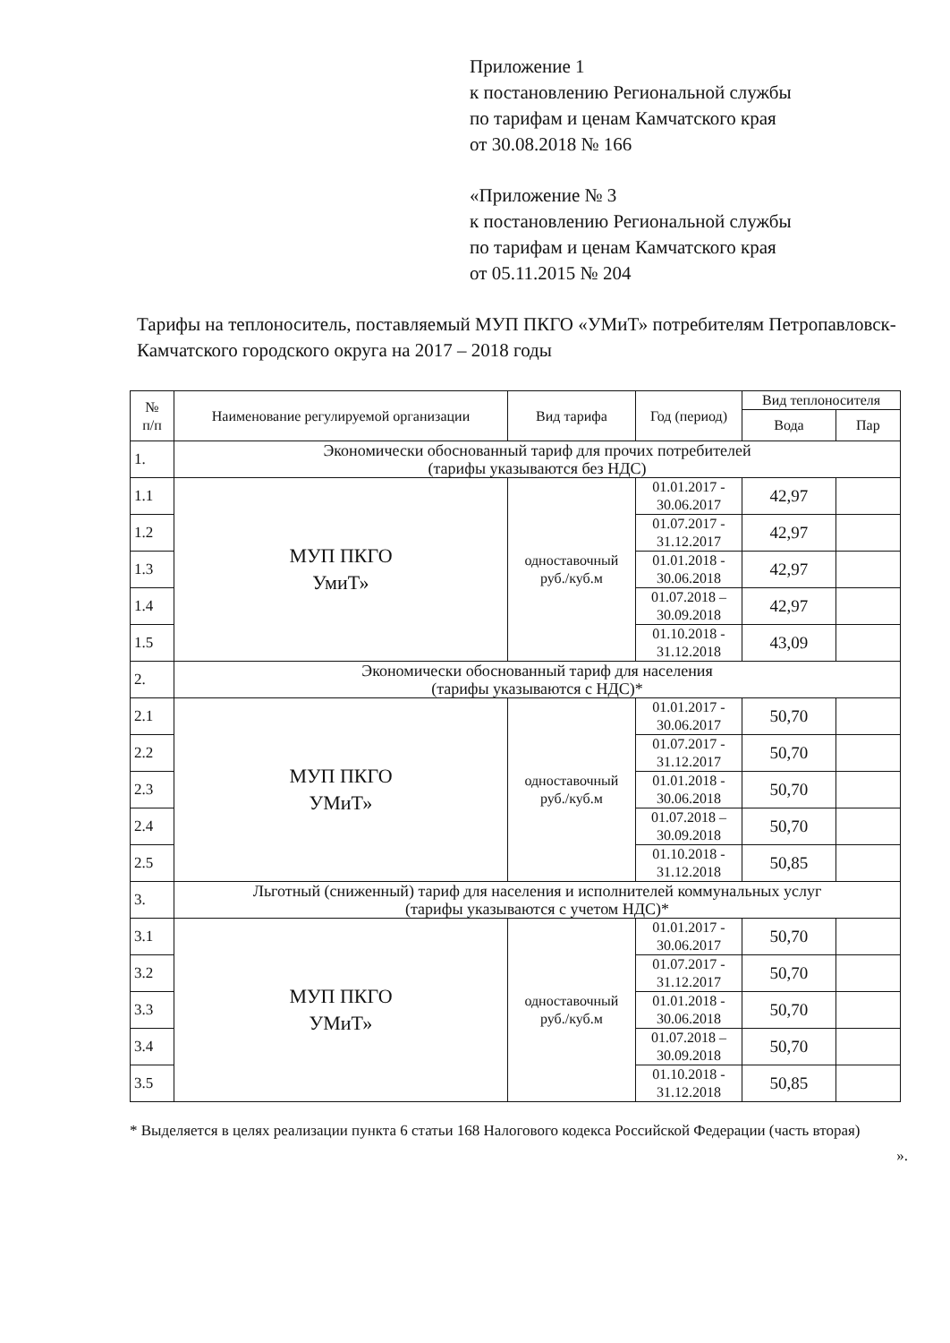Приложение 1
к постановлению Региональной службы
по тарифам и ценам Камчатского края
от 30.08.2018 № 166
«Приложение № 3
к постановлению Региональной службы
по тарифам и ценам Камчатского края
от 05.11.2015 № 204
Тарифы на теплоноситель, поставляемый МУП ПКГО «УМиТ» потребителям Петропавловск-Камчатского городского округа на 2017 – 2018 годы
| № п/п | Наименование регулируемой организации | Вид тарифа | Год (период) | Вид теплоносителя | |
| --- | --- | --- | --- | --- | --- |
| | | | | Вода | Пар |
| 1. | Экономически обоснованный тариф для прочих потребителей (тарифы указываются без НДС) | | | | |
| 1.1 | МУП ПКГО УмиТ» | одноставочный руб./куб.м | 01.01.2017 - 30.06.2017 | 42,97 | |
| 1.2 | | | 01.07.2017 - 31.12.2017 | 42,97 | |
| 1.3 | | | 01.01.2018 - 30.06.2018 | 42,97 | |
| 1.4 | | | 01.07.2018 – 30.09.2018 | 42,97 | |
| 1.5 | | | 01.10.2018 - 31.12.2018 | 43,09 | |
| 2. | Экономически обоснованный тариф для населения (тарифы указываются с НДС)* | | | | |
| 2.1 | МУП ПКГО УМиТ» | одноставочный руб./куб.м | 01.01.2017 - 30.06.2017 | 50,70 | |
| 2.2 | | | 01.07.2017 - 31.12.2017 | 50,70 | |
| 2.3 | | | 01.01.2018 - 30.06.2018 | 50,70 | |
| 2.4 | | | 01.07.2018 – 30.09.2018 | 50,70 | |
| 2.5 | | | 01.10.2018 - 31.12.2018 | 50,85 | |
| 3. | Льготный (сниженный) тариф для населения и исполнителей коммунальных услуг (тарифы указываются с учетом НДС)* | | | | |
| 3.1 | МУП ПКГО УМиТ» | одноставочный руб./куб.м | 01.01.2017 - 30.06.2017 | 50,70 | |
| 3.2 | | | 01.07.2017 - 31.12.2017 | 50,70 | |
| 3.3 | | | 01.01.2018 - 30.06.2018 | 50,70 | |
| 3.4 | | | 01.07.2018 – 30.09.2018 | 50,70 | |
| 3.5 | | | 01.10.2018 - 31.12.2018 | 50,85 | |
* Выделяется в целях реализации пункта 6 статьи 168 Налогового кодекса Российской Федерации (часть вторая)
».